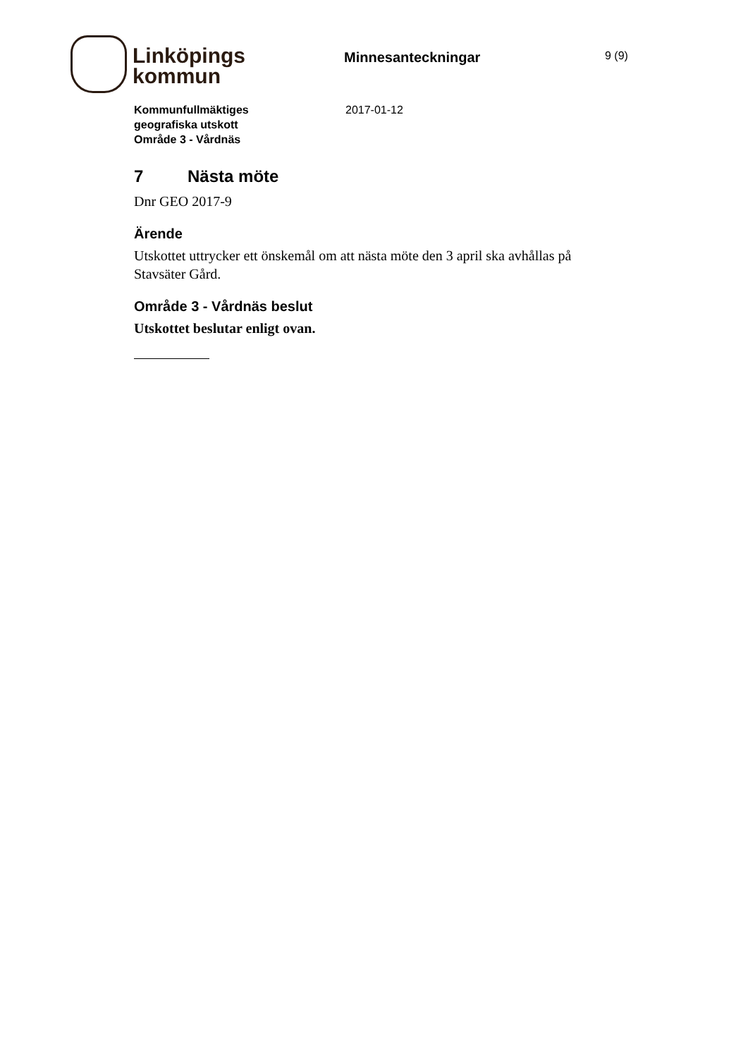Linköpings
kommun
Minnesanteckningar
9 (9)
Kommunfullmäktiges
geografiska utskott
Område 3 - Vårdnäs
2017-01-12
7 Nästa möte
Dnr GEO 2017-9
Ärende
Utskottet uttrycker ett önskemål om att nästa möte den 3 april ska avhållas på Stavsäter Gård.
Område 3 - Vårdnäs beslut
Utskottet beslutar enligt ovan.